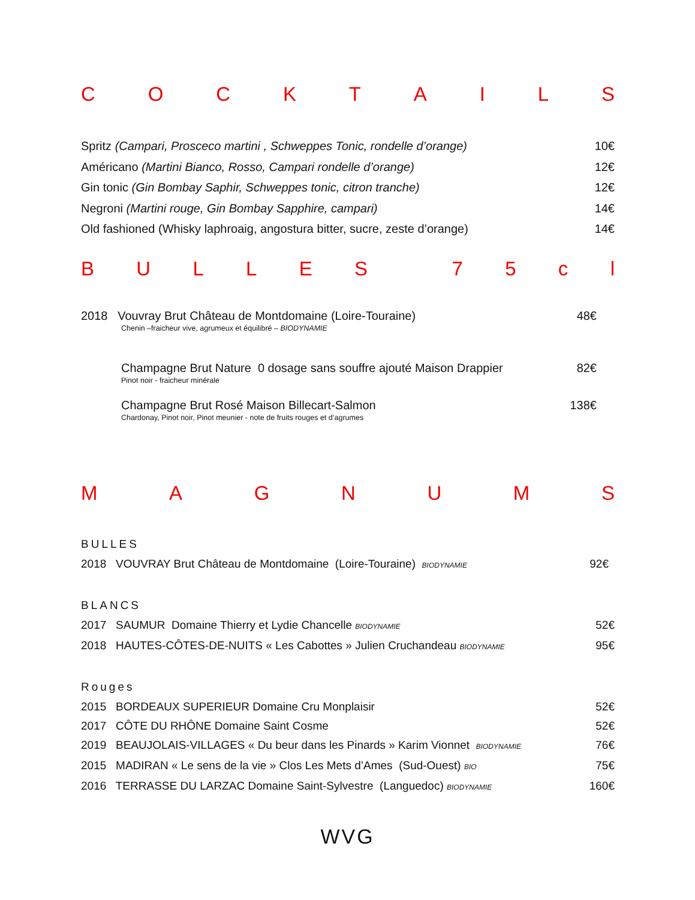COCKTAILS
Spritz (Campari, Prosceco martini , Schweppes Tonic, rondelle d’orange) 10€
Américano (Martini Bianco, Rosso, Campari rondelle d’orange) 12€
Gin tonic (Gin Bombay Saphir, Schweppes tonic, citron tranche) 12€
Negroni (Martini rouge, Gin Bombay Sapphire, campari) 14€
Old fashioned (Whisky laphroaig, angostura bitter, sucre, zeste d’orange) 14€
BULLES 75 cl
2018 Vouvray Brut Château de Montdomaine (Loire-Touraine) 48€
Chenin –fraicheur vive, agrumeux et équilibré – BIODYNAMIE
Champagne Brut Nature 0 dosage sans souffre ajouté Maison Drappier 82€
Pinot noir - fraicheur minérale
Champagne Brut Rosé Maison Billecart-Salmon 138€
Chardonay, Pinot noir, Pinot meunier - note de fruits rouges et d’agrumes
MAGNUMS
BULLES
2018 VOUVRAY Brut Château de Montdomaine (Loire-Touraine) BIODYNAMIE 92€
BLANCS
2017 SAUMUR Domaine Thierry et Lydie Chancelle BIODYNAMIE 52€
2018 HAUTES-CÔTES-DE-NUITS « Les Cabottes » Julien Cruchandeau BIODYNAMIE 95€
Rouges
2015 BORDEAUX SUPERIEUR Domaine Cru Monplaisir 52€
2017 CÔTE DU RHÔNE Domaine Saint Cosme 52€
2019 BEAUJOLAIS-VILLAGES « Du beur dans les Pinards » Karim Vionnet BIODYNAMIE 76€
2015 MADIRAN « Le sens de la vie » Clos Les Mets d’Ames (Sud-Ouest) BIO 75€
2016 TERRASSE DU LARZAC Domaine Saint-Sylvestre (Languedoc) BIODYNAMIE 160€
WVG